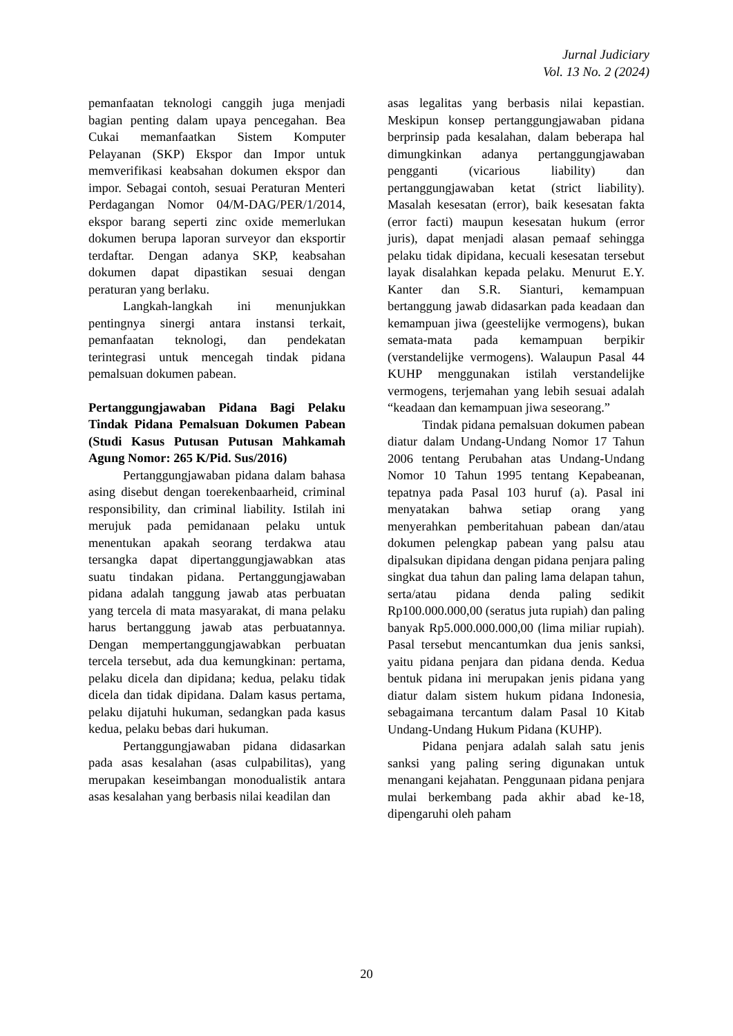Jurnal Judiciary
Vol. 13 No. 2 (2024)
pemanfaatan teknologi canggih juga menjadi bagian penting dalam upaya pencegahan. Bea Cukai memanfaatkan Sistem Komputer Pelayanan (SKP) Ekspor dan Impor untuk memverifikasi keabsahan dokumen ekspor dan impor. Sebagai contoh, sesuai Peraturan Menteri Perdagangan Nomor 04/M-DAG/PER/1/2014, ekspor barang seperti zinc oxide memerlukan dokumen berupa laporan surveyor dan eksportir terdaftar. Dengan adanya SKP, keabsahan dokumen dapat dipastikan sesuai dengan peraturan yang berlaku.
Langkah-langkah ini menunjukkan pentingnya sinergi antara instansi terkait, pemanfaatan teknologi, dan pendekatan terintegrasi untuk mencegah tindak pidana pemalsuan dokumen pabean.
Pertanggungjawaban Pidana Bagi Pelaku Tindak Pidana Pemalsuan Dokumen Pabean (Studi Kasus Putusan Putusan Mahkamah Agung Nomor: 265 K/Pid. Sus/2016)
Pertanggungjawaban pidana dalam bahasa asing disebut dengan toerekenbaarheid, criminal responsibility, dan criminal liability. Istilah ini merujuk pada pemidanaan pelaku untuk menentukan apakah seorang terdakwa atau tersangka dapat dipertanggungjawabkan atas suatu tindakan pidana. Pertanggungjawaban pidana adalah tanggung jawab atas perbuatan yang tercela di mata masyarakat, di mana pelaku harus bertanggung jawab atas perbuatannya. Dengan mempertanggungjawabkan perbuatan tercela tersebut, ada dua kemungkinan: pertama, pelaku dicela dan dipidana; kedua, pelaku tidak dicela dan tidak dipidana. Dalam kasus pertama, pelaku dijatuhi hukuman, sedangkan pada kasus kedua, pelaku bebas dari hukuman.
Pertanggungjawaban pidana didasarkan pada asas kesalahan (asas culpabilitas), yang merupakan keseimbangan monodualistik antara asas kesalahan yang berbasis nilai keadilan dan
asas legalitas yang berbasis nilai kepastian. Meskipun konsep pertanggungjawaban pidana berprinsip pada kesalahan, dalam beberapa hal dimungkinkan adanya pertanggungjawaban pengganti (vicarious liability) dan pertanggungjawaban ketat (strict liability). Masalah kesesatan (error), baik kesesatan fakta (error facti) maupun kesesatan hukum (error juris), dapat menjadi alasan pemaaf sehingga pelaku tidak dipidana, kecuali kesesatan tersebut layak disalahkan kepada pelaku. Menurut E.Y. Kanter dan S.R. Sianturi, kemampuan bertanggung jawab didasarkan pada keadaan dan kemampuan jiwa (geestelijke vermogens), bukan semata-mata pada kemampuan berpikir (verstandelijke vermogens). Walaupun Pasal 44 KUHP menggunakan istilah verstandelijke vermogens, terjemahan yang lebih sesuai adalah “keadaan dan kemampuan jiwa seseorang.”
Tindak pidana pemalsuan dokumen pabean diatur dalam Undang-Undang Nomor 17 Tahun 2006 tentang Perubahan atas Undang-Undang Nomor 10 Tahun 1995 tentang Kepabeanan, tepatnya pada Pasal 103 huruf (a). Pasal ini menyatakan bahwa setiap orang yang menyerahkan pemberitahuan pabean dan/atau dokumen pelengkap pabean yang palsu atau dipalsukan dipidana dengan pidana penjara paling singkat dua tahun dan paling lama delapan tahun, serta/atau pidana denda paling sedikit Rp100.000.000,00 (seratus juta rupiah) dan paling banyak Rp5.000.000.000,00 (lima miliar rupiah). Pasal tersebut mencantumkan dua jenis sanksi, yaitu pidana penjara dan pidana denda. Kedua bentuk pidana ini merupakan jenis pidana yang diatur dalam sistem hukum pidana Indonesia, sebagaimana tercantum dalam Pasal 10 Kitab Undang-Undang Hukum Pidana (KUHP).
Pidana penjara adalah salah satu jenis sanksi yang paling sering digunakan untuk menangani kejahatan. Penggunaan pidana penjara mulai berkembang pada akhir abad ke-18, dipengaruhi oleh paham
20